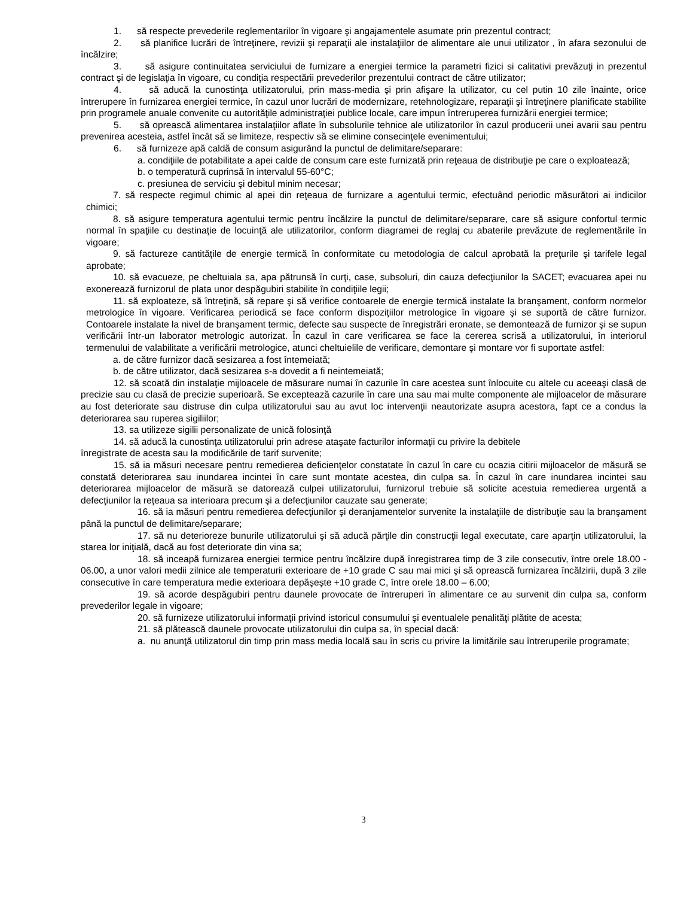1. să respecte prevederile reglementarilor în vigoare şi angajamentele asumate prin prezentul contract;
2. să planifice lucrări de întreţinere, revizii şi reparaţii ale instalaţiilor de alimentare ale unui utilizator , în afara sezonului de încălzire;
3. să asigure continuitatea serviciului de furnizare a energiei termice la parametri fizici si calitativi prevăzuţi in prezentul contract şi de legislaţia în vigoare, cu condiţia respectării prevederilor prezentului contract de către utilizator;
4. să aducă la cunostinţa utilizatorului, prin mass-media şi prin afişare la utilizator, cu cel putin 10 zile înainte, orice întrerupere în furnizarea energiei termice, în cazul unor lucrări de modernizare, retehnologizare, reparaţii şi întreţinere planificate stabilite prin programele anuale convenite cu autorităţile administraţiei publice locale, care impun întreruperea furnizării energiei termice;
5. să oprească alimentarea instalaţiilor aflate în subsolurile tehnice ale utilizatorilor în cazul producerii unei avarii sau pentru prevenirea acesteia, astfel încât să se limiteze, respectiv să se elimine consecinţele evenimentului;
6. să furnizeze apă caldă de consum asigurând la punctul de delimitare/separare:
a. condiţiile de potabilitate a apei calde de consum care este furnizată prin reţeaua de distribuţie pe care o exploatează;
b. o temperatură cuprinsă în intervalul 55-60°C;
c. presiunea de serviciu şi debitul minim necesar;
7. să respecte regimul chimic al apei din reţeaua de furnizare a agentului termic, efectuând periodic măsurători ai indicilor chimici;
8. să asigure temperatura agentului termic pentru încălzire la punctul de delimitare/separare, care să asigure confortul termic normal în spaţiile cu destinaţie de locuinţă ale utilizatorilor, conform diagramei de reglaj cu abaterile prevăzute de reglementările în vigoare;
9. să factureze cantităţile de energie termică în conformitate cu metodologia de calcul aprobată la preţurile şi tarifele legal aprobate;
10. să evacueze, pe cheltuiala sa, apa pătrunsă în curţi, case, subsoluri, din cauza defecţiunilor la SACET; evacuarea apei nu exonerează furnizorul de plata unor despăgubiri stabilite în condiţiile legii;
11. să exploateze, să întreţină, să repare şi să verifice contoarele de energie termică instalate la branşament, conform normelor metrologice în vigoare. Verificarea periodică se face conform dispoziţiilor metrologice în vigoare şi se suportă de către furnizor. Contoarele instalate la nivel de branşament termic, defecte sau suspecte de înregistrări eronate, se demontează de furnizor şi se supun verificării într-un laborator metrologic autorizat. În cazul în care verificarea se face la cererea scrisă a utilizatorului, în interiorul termenului de valabilitate a verificării metrologice, atunci cheltuielile de verificare, demontare şi montare vor fi suportate astfel:
a. de către furnizor dacă sesizarea a fost întemeiată;
b. de către utilizator, dacă sesizarea s-a dovedit a fi neintemeiată;
12. să scoată din instalaţie mijloacele de măsurare numai în cazurile în care acestea sunt înlocuite cu altele cu aceeaşi clasâ de precizie sau cu clasă de precizie superioară. Se exceptează cazurile în care una sau mai multe componente ale mijloacelor de măsurare au fost deteriorate sau distruse din culpa utilizatorului sau au avut loc intervenţii neautorizate asupra acestora, fapt ce a condus la deteriorarea sau ruperea sigiliilor;
13. sa utilizeze sigilii personalizate de unică folosinţă
14. să aducă la cunostinţa utilizatorului prin adrese ataşate facturilor informaţii cu privire la debitele
înregistrate de acesta sau la modificările de tarif survenite;
15. să ia măsuri necesare pentru remedierea deficienţelor constatate în cazul în care cu ocazia citirii mijloacelor de măsură se constată deteriorarea sau inundarea incintei în care sunt montate acestea, din culpa sa. În cazul în care inundarea incintei sau deteriorarea mijloacelor de măsură se datorează culpei utilizatorului, furnizorul trebuie să solicite acestuia remedierea urgentă a defecţiunilor la reţeaua sa interioara precum şi a defecţiunilor cauzate sau generate;
16. să ia măsuri pentru remedierea defecţiunilor şi deranjamentelor survenite la instalaţiile de distribuţie sau la branşament până la punctul de delimitare/separare;
17. să nu deterioreze bunurile utilizatorului şi să aducă părţile din construcţii legal executate, care aparţin utilizatorului, la starea lor iniţială, dacă au fost deteriorate din vina sa;
18. să inceapă furnizarea energiei termice pentru încălzire după înregistrarea timp de 3 zile consecutiv, între orele 18.00 - 06.00, a unor valori medii zilnice ale temperaturii exterioare de +10 grade C sau mai mici şi să oprească furnizarea încălzirii, după 3 zile consecutive în care temperatura medie exterioara depăşeşte +10 grade C, între orele 18.00 – 6.00;
19. să acorde despăgubiri pentru daunele provocate de întreruperi în alimentare ce au survenit din culpa sa, conform prevederilor legale in vigoare;
20. să furnizeze utilizatorului informaţii privind istoricul consumului şi eventualele penalităţi plătite de acesta;
21. să plătească daunele provocate utilizatorului din culpa sa, în special dacă:
a. nu anunţă utilizatorul din timp prin mass media locală sau în scris cu privire la limitările sau întreruperile programate;
3